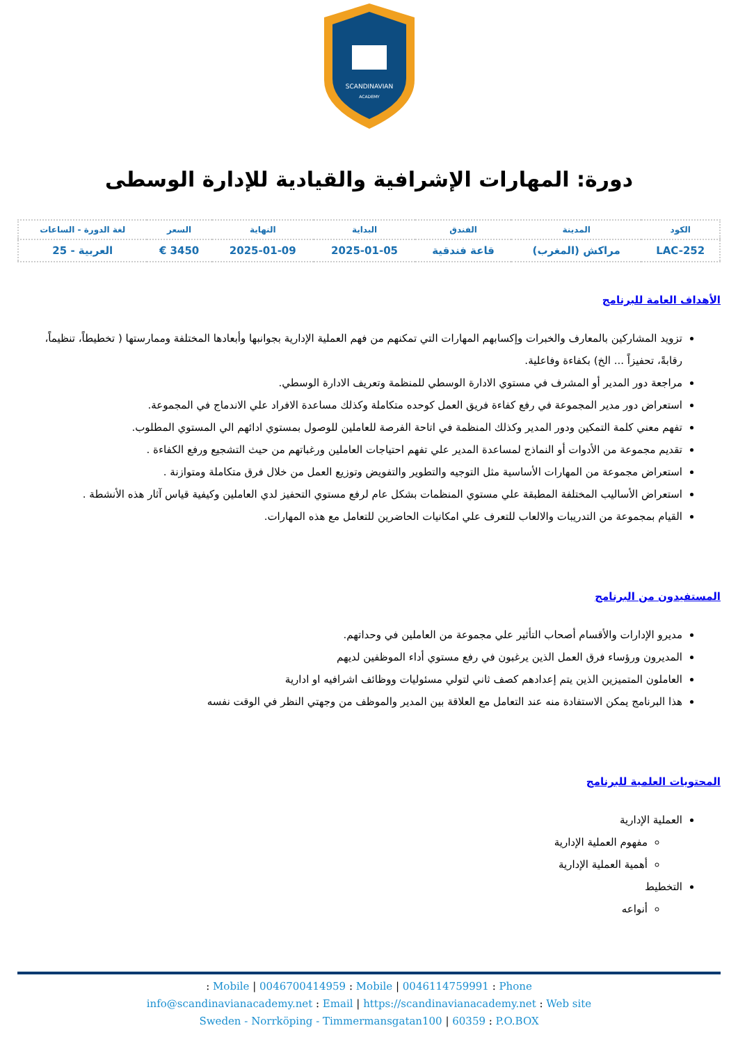SCANDINAVIAN
ACADEMY
دورة: المهارات الإشرافية والقيادية للإدارة الوسطى
| الكود | المدينة | الفندق | البداية | النهاية | السعر | لغة الدورة - الساعات |
| --- | --- | --- | --- | --- | --- | --- |
| LAC-252 | مراكش (المغرب) | قاعة فندقية | 2025-01-05 | 2025-01-09 | 3450 € | العربية - 25 |
الأهداف العامة للبرنامج
تزويد المشاركين بالمعارف والخبرات وإكسابهم المهارات التي تمكنهم من فهم العملية الإدارية بجوانبها وأبعادها المختلفة وممارستها ( تخطيطاً، تنظيماً، رقابةً، تحفيزاً ... الخ) بكفاءة وفاعلية.
مراجعة دور المدير أو المشرف في مستوي الادارة الوسطي للمنظمة وتعريف الادارة الوسطي.
استعراض دور مدير المجموعة في رفع كفاءة فريق العمل كوحده متكاملة وكذلك مساعدة الافراد علي الاندماج في المجموعة.
تفهم معني كلمة التمكين ودور المدير وكذلك المنظمة في اتاحة الفرصة للعاملين للوصول بمستوي ادائهم الي المستوي المطلوب.
تقديم مجموعة من الأدوات أو النماذج لمساعدة المدير علي تفهم احتياجات العاملين ورغباتهم من حيث التشجيع ورفع الكفاءة .
استعراض مجموعة من المهارات الأساسية مثل التوجيه والتطوير والتفويض وتوزيع العمل من خلال فرق متكاملة ومتوازنة .
استعراض الأساليب المختلفة المطبقة علي مستوي المنظمات بشكل عام لرفع مستوي التحفيز لدي العاملين وكيفية قياس آثار هذه الأنشطة .
القيام بمجموعة من التدريبات والالعاب للتعرف علي امكانيات الحاضرين للتعامل مع هذه المهارات.
المستفيدون من البرنامج
مديرو الإدارات والأقسام أصحاب التأثير علي مجموعة من العاملين في وحداتهم.
المديرون ورؤساء فرق العمل الذين يرغبون في رفع مستوي أداء الموظفين لديهم
العاملون المتميزين الذين يتم إعدادهم كصف ثاني لتولي مسئوليات ووظائف اشرافيه او ادارية
هذا البرنامج يمكن الاستفادة منه عند التعامل مع العلاقة بين المدير والموظف من وجهتي النظر في الوقت نفسه
المحتويات العلمية للبرنامج
العملية الإدارية
مفهوم العملية الإدارية
أهمية العملية الإدارية
التخطيط
أنواعه
Mobile | 0046700414959 : Mobile | 0046114759991 : Phone :
info@scandinavianacademy.net : Email | https://scandinavianacademy.net : Web site
Sweden - Norrköping - Timmermansgatan100 | 60359 : P.O.BOX